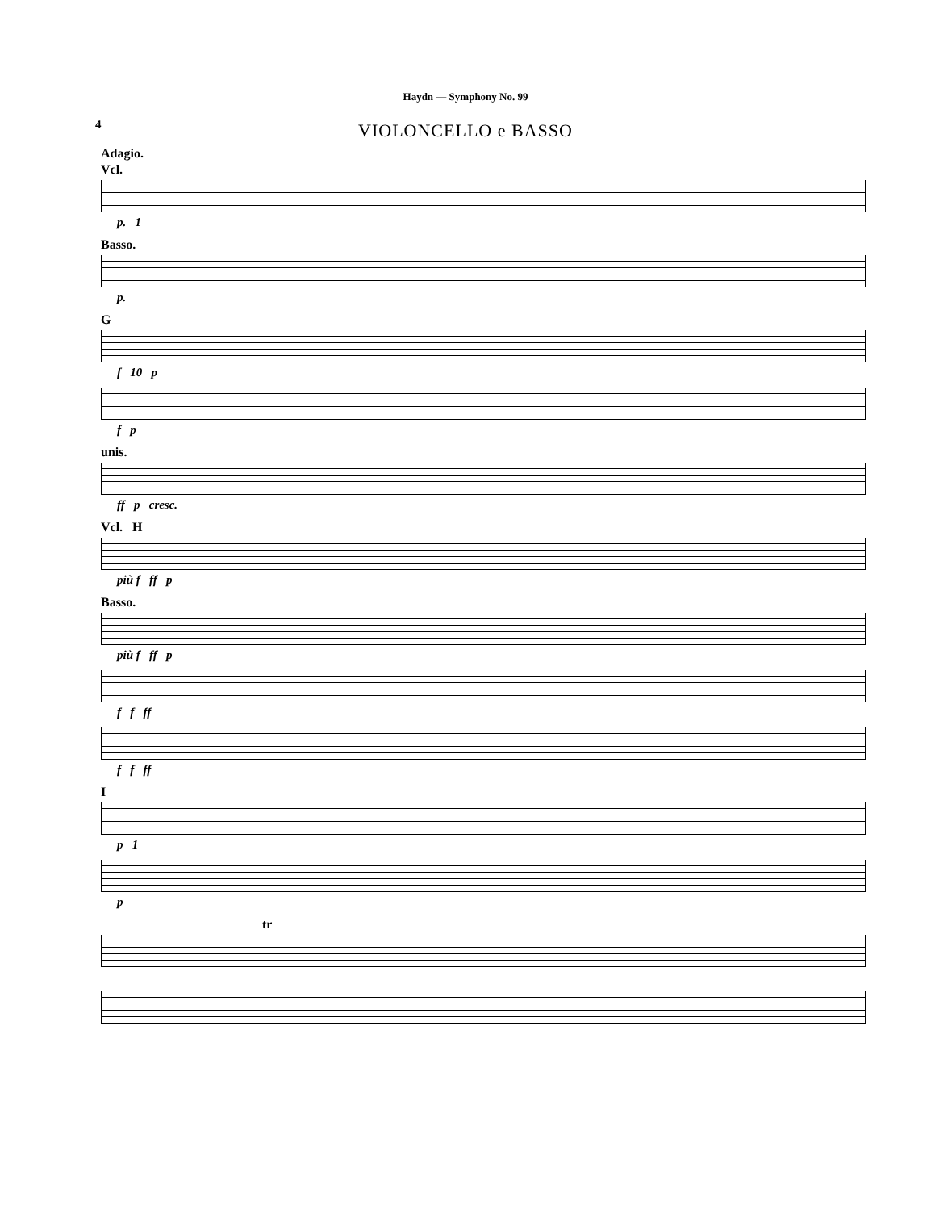Haydn — Symphony No. 99
4
VIOLONCELLO e BASSO
Adagio.
Vcl.
p. 1
Basso.
p.
G
f 10 p
f p
unis.
ff p cresc.
Vcl. H
più f ff p
Basso.
più f ff p
f f ff
f f ff
I
p 1
p
tr